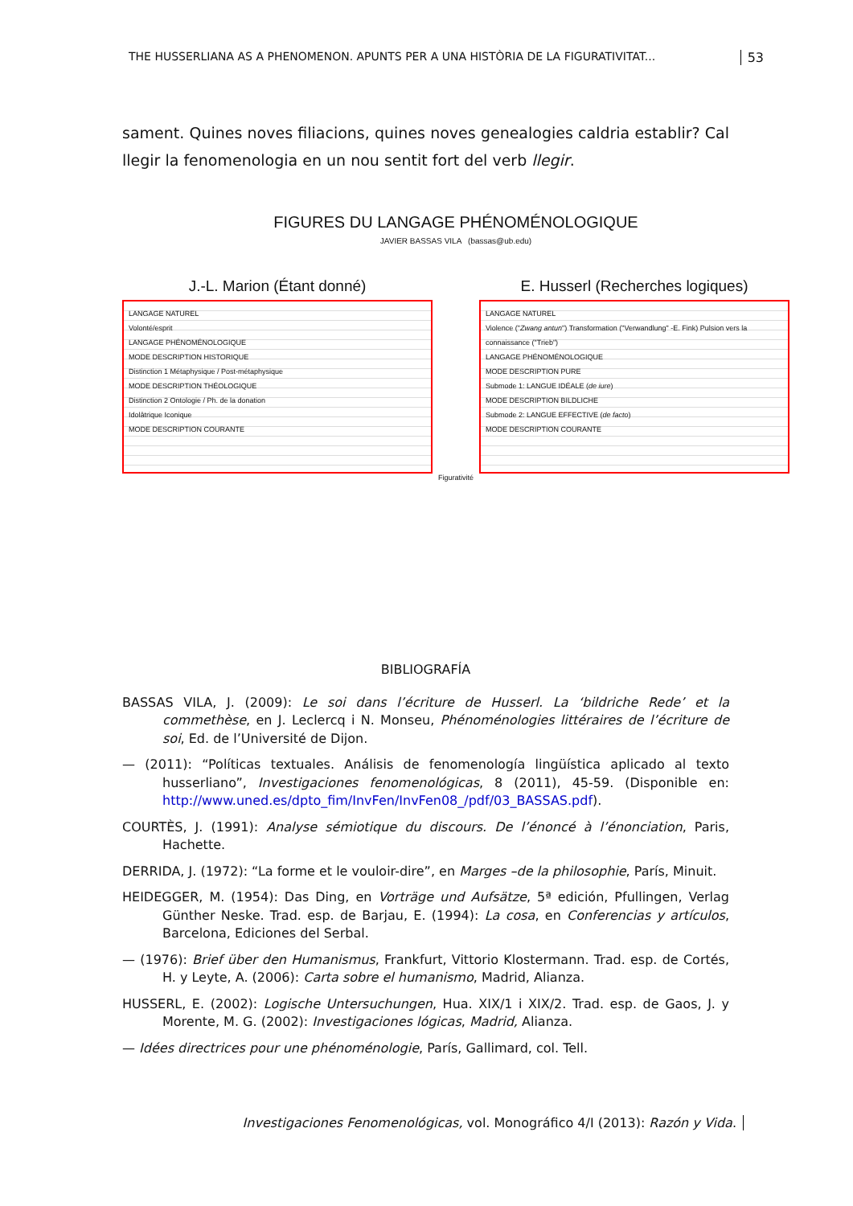THE HUSSERLIANA AS A PHENOMENON. APUNTS PER A UNA HISTÒRIA DE LA FIGURATIVITAT... 53
sament. Quines noves filiacions, quines noves genealogies caldria establir? Cal llegir la fenomenologia en un nou sentit fort del verb llegir.
FIGURES DU LANGAGE PHÉNOMÉNOLOGIQUE
JAVIER BASSAS VILA (bassas@ub.edu)
J.-L. Marion (Étant donné)
LANGAGE NATUREL
Volonté/esprit
LANGAGE PHÉNOMÉNOLOGIQUE
MODE DESCRIPTION HISTORIQUE
Distinction 1 Métaphysique / Post-métaphysique
MODE DESCRIPTION THÉOLOGIQUE
Distinction 2 Ontologie / Ph. de la donation
Idolâtrique Iconique
MODE DESCRIPTION COURANTE
E. Husserl (Recherches logiques)
LANGAGE NATUREL
Violence ("Zwang antun") Transformation ("Verwandlung" -E. Fink) Pulsion vers la connaissance ("Trieb")
LANGAGE PHÉNOMÉNOLOGIQUE
MODE DESCRIPTION PURE
Submode 1: LANGUE IDÉALE (de iure)
MODE DESCRIPTION BILDLICHE
Submode 2: LANGUE EFFECTIVE (de facto)
MODE DESCRIPTION COURANTE
Figurativité
BIBLIOGRAFÍA
BASSAS VILA, J. (2009): Le soi dans l’écriture de Husserl. La ‘bildriche Rede’ et la commethèse, en J. Leclercq i N. Monseu, Phénoménologies littéraires de l’écriture de soi, Ed. de l’Université de Dijon.
— (2011): “Políticas textuales. Análisis de fenomenología lingüística aplicado al texto husserliano”, Investigaciones fenomenológicas, 8 (2011), 45-59. (Disponible en: http://www.uned.es/dpto_fim/InvFen/InvFen08_/pdf/03_BASSAS.pdf).
COURTÈS, J. (1991): Analyse sémiotique du discours. De l’énoncé à l’énonciation, Paris, Hachette.
DERRIDA, J. (1972): “La forme et le vouloir-dire”, en Marges –de la philosophie, París, Minuit.
HEIDEGGER, M. (1954): Das Ding, en Vorträge und Aufsätze, 5ª edición, Pfullingen, Verlag Günther Neske. Trad. esp. de Barjau, E. (1994): La cosa, en Conferencias y artículos, Barcelona, Ediciones del Serbal.
— (1976): Brief über den Humanismus, Frankfurt, Vittorio Klostermann. Trad. esp. de Cortés, H. y Leyte, A. (2006): Carta sobre el humanismo, Madrid, Alianza.
HUSSERL, E. (2002): Logische Untersuchungen, Hua. XIX/1 i XIX/2. Trad. esp. de Gaos, J. y Morente, M. G. (2002): Investigaciones lógicas, Madrid, Alianza.
— Idées directrices pour une phénoménologie, París, Gallimard, col. Tell.
Investigaciones Fenomenológicas, vol. Monográfico 4/I (2013): Razón y Vida.